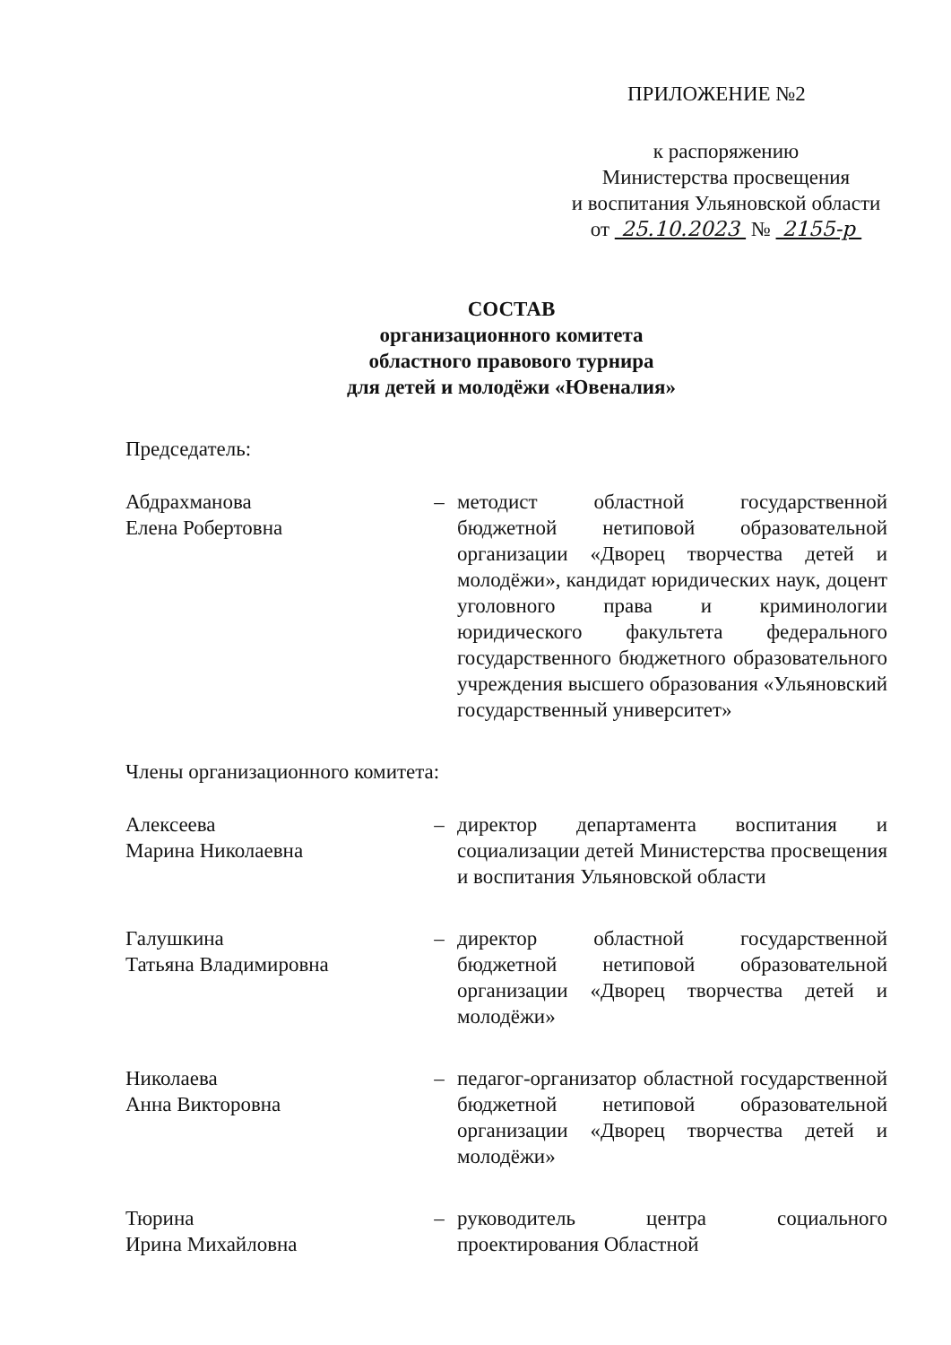ПРИЛОЖЕНИЕ №2
к распоряжению
Министерства просвещения
и воспитания Ульяновской области
от 25.10.2023 № 2155-р
СОСТАВ
организационного комитета
областного правового турнира
для детей и молодёжи «Ювеналия»
Председатель:
Абдрахманова
Елена Робертовна
– методист областной государственной бюджетной нетиповой образовательной организации «Дворец творчества детей и молодёжи», кандидат юридических наук, доцент уголовного права и криминологии юридического факультета федерального государственного бюджетного образовательного учреждения высшего образования «Ульяновский государственный университет»
Члены организационного комитета:
Алексеева
Марина Николаевна
– директор департамента воспитания и социализации детей Министерства просвещения и воспитания Ульяновской области
Галушкина
Татьяна Владимировна
– директор областной государственной бюджетной нетиповой образовательной организации «Дворец творчества детей и молодёжи»
Николаева
Анна Викторовна
– педагог-организатор областной государственной бюджетной нетиповой образовательной организации «Дворец творчества детей и молодёжи»
Тюрина
Ирина Михайловна
– руководитель центра социального проектирования Областной